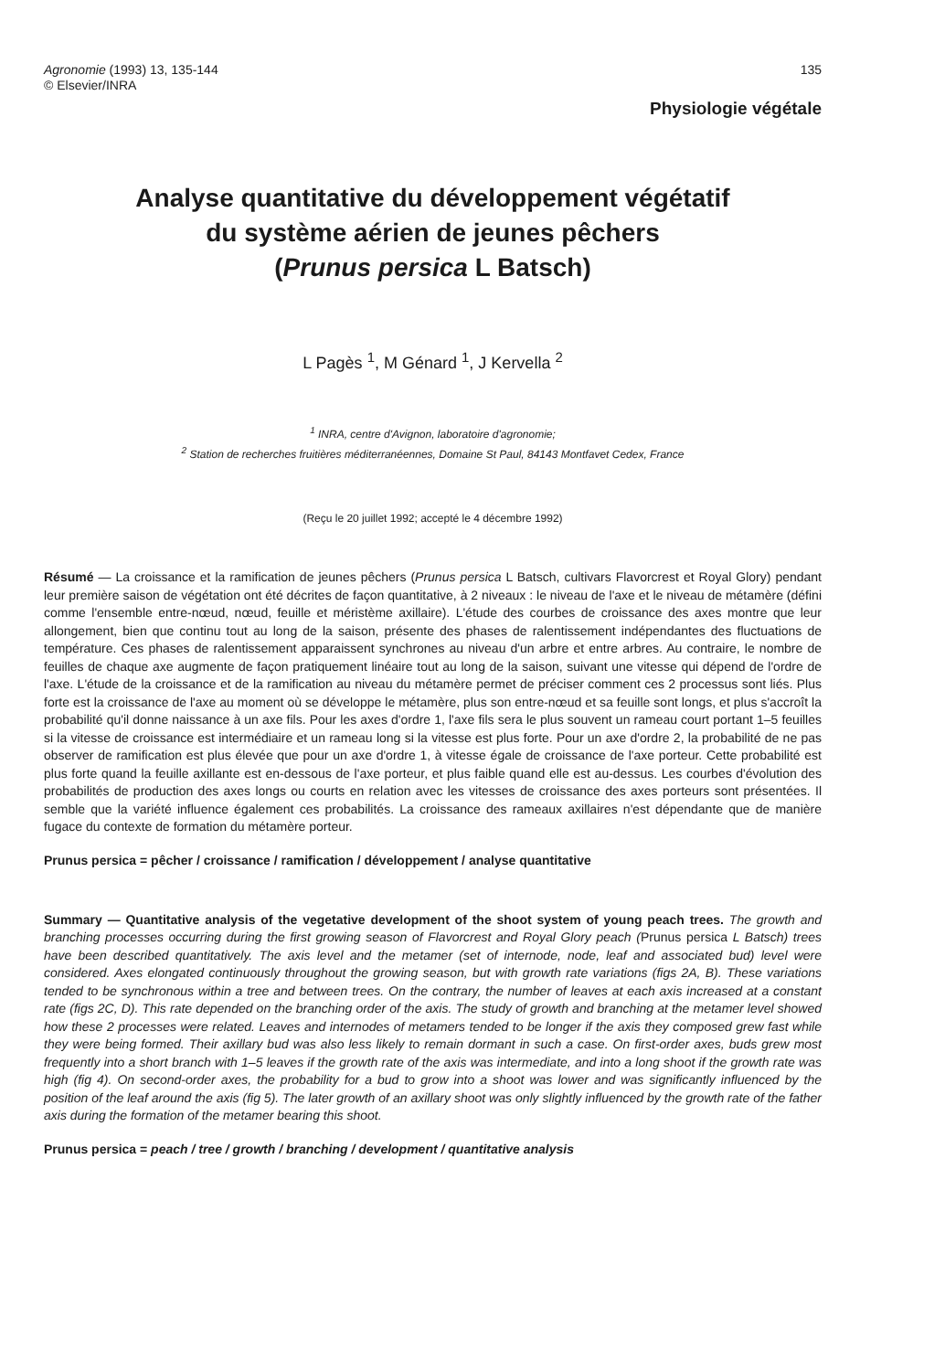Agronomie (1993) 13, 135-144
© Elsevier/INRA
135
Physiologie végétale
Analyse quantitative du développement végétatif
du système aérien de jeunes pêchers
(Prunus persica L Batsch)
L Pagès <sup>1</sup>, M Génard <sup>1</sup>, J Kervella <sup>2</sup>
<sup>1</sup> INRA, centre d'Avignon, laboratoire d'agronomie;
<sup>2</sup> Station de recherches fruitières méditerranéennes, Domaine St Paul, 84143 Montfavet Cedex, France
(Reçu le 20 juillet 1992; accepté le 4 décembre 1992)
Résumé — La croissance et la ramification de jeunes pêchers (Prunus persica L Batsch, cultivars Flavorcrest et Royal Glory) pendant leur première saison de végétation ont été décrites de façon quantitative, à 2 niveaux : le niveau de l'axe et le niveau de métamère (défini comme l'ensemble entre-nœud, nœud, feuille et méristème axillaire). L'étude des courbes de croissance des axes montre que leur allongement, bien que continu tout au long de la saison, présente des phases de ralentissement indépendantes des fluctuations de température. Ces phases de ralentissement apparaissent synchrones au niveau d'un arbre et entre arbres. Au contraire, le nombre de feuilles de chaque axe augmente de façon pratiquement linéaire tout au long de la saison, suivant une vitesse qui dépend de l'ordre de l'axe. L'étude de la croissance et de la ramification au niveau du métamère permet de préciser comment ces 2 processus sont liés. Plus forte est la croissance de l'axe au moment où se développe le métamère, plus son entre-nœud et sa feuille sont longs, et plus s'accroît la probabilité qu'il donne naissance à un axe fils. Pour les axes d'ordre 1, l'axe fils sera le plus souvent un rameau court portant 1–5 feuilles si la vitesse de croissance est intermédiaire et un rameau long si la vitesse est plus forte. Pour un axe d'ordre 2, la probabilité de ne pas observer de ramification est plus élevée que pour un axe d'ordre 1, à vitesse égale de croissance de l'axe porteur. Cette probabilité est plus forte quand la feuille axillante est en-dessous de l'axe porteur, et plus faible quand elle est au-dessus. Les courbes d'évolution des probabilités de production des axes longs ou courts en relation avec les vitesses de croissance des axes porteurs sont présentées. Il semble que la variété influence également ces probabilités. La croissance des rameaux axillaires n'est dépendante que de manière fugace du contexte de formation du métamère porteur.
Prunus persica = pêcher / croissance / ramification / développement / analyse quantitative
Summary — Quantitative analysis of the vegetative development of the shoot system of young peach trees. The growth and branching processes occurring during the first growing season of Flavorcrest and Royal Glory peach (Prunus persica L Batsch) trees have been described quantitatively. The axis level and the metamer (set of internode, node, leaf and associated bud) level were considered. Axes elongated continuously throughout the growing season, but with growth rate variations (figs 2A, B). These variations tended to be synchronous within a tree and between trees. On the contrary, the number of leaves at each axis increased at a constant rate (figs 2C, D). This rate depended on the branching order of the axis. The study of growth and branching at the metamer level showed how these 2 processes were related. Leaves and internodes of metamers tended to be longer if the axis they composed grew fast while they were being formed. Their axillary bud was also less likely to remain dormant in such a case. On first-order axes, buds grew most frequently into a short branch with 1–5 leaves if the growth rate of the axis was intermediate, and into a long shoot if the growth rate was high (fig 4). On second-order axes, the probability for a bud to grow into a shoot was lower and was significantly influenced by the position of the leaf around the axis (fig 5). The later growth of an axillary shoot was only slightly influenced by the growth rate of the father axis during the formation of the metamer bearing this shoot.
Prunus persica = peach / tree / growth / branching / development / quantitative analysis